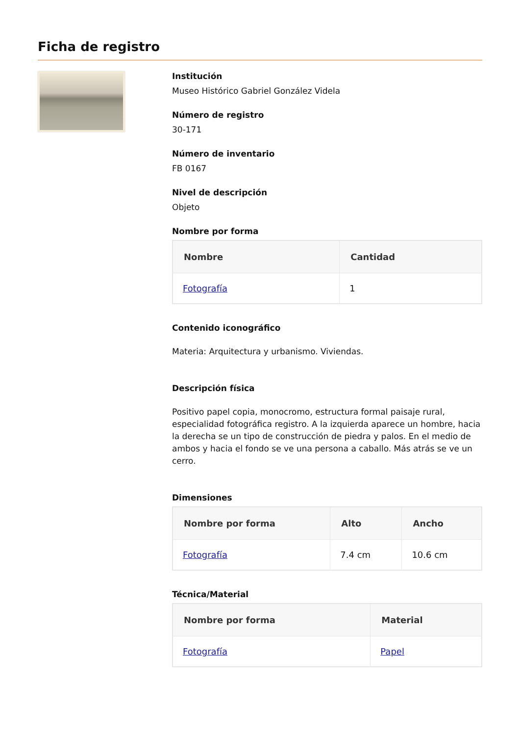Ficha de registro
Institución
Museo Histórico Gabriel González Videla
Número de registro
30-171
Número de inventario
FB 0167
Nivel de descripción
Objeto
Nombre por forma
| Nombre | Cantidad |
| --- | --- |
| Fotografía | 1 |
Contenido iconográfico
Materia: Arquitectura y urbanismo. Viviendas.
Descripción física
Positivo papel copia, monocromo, estructura formal paisaje rural, especialidad fotográfica registro. A la izquierda aparece un hombre, hacia la derecha se un tipo de construcción de piedra y palos. En el medio de ambos y hacia el fondo se ve una persona a caballo. Más atrás se ve un cerro.
Dimensiones
| Nombre por forma | Alto | Ancho |
| --- | --- | --- |
| Fotografía | 7.4 cm | 10.6 cm |
Técnica/Material
| Nombre por forma | Material |
| --- | --- |
| Fotografía | Papel |